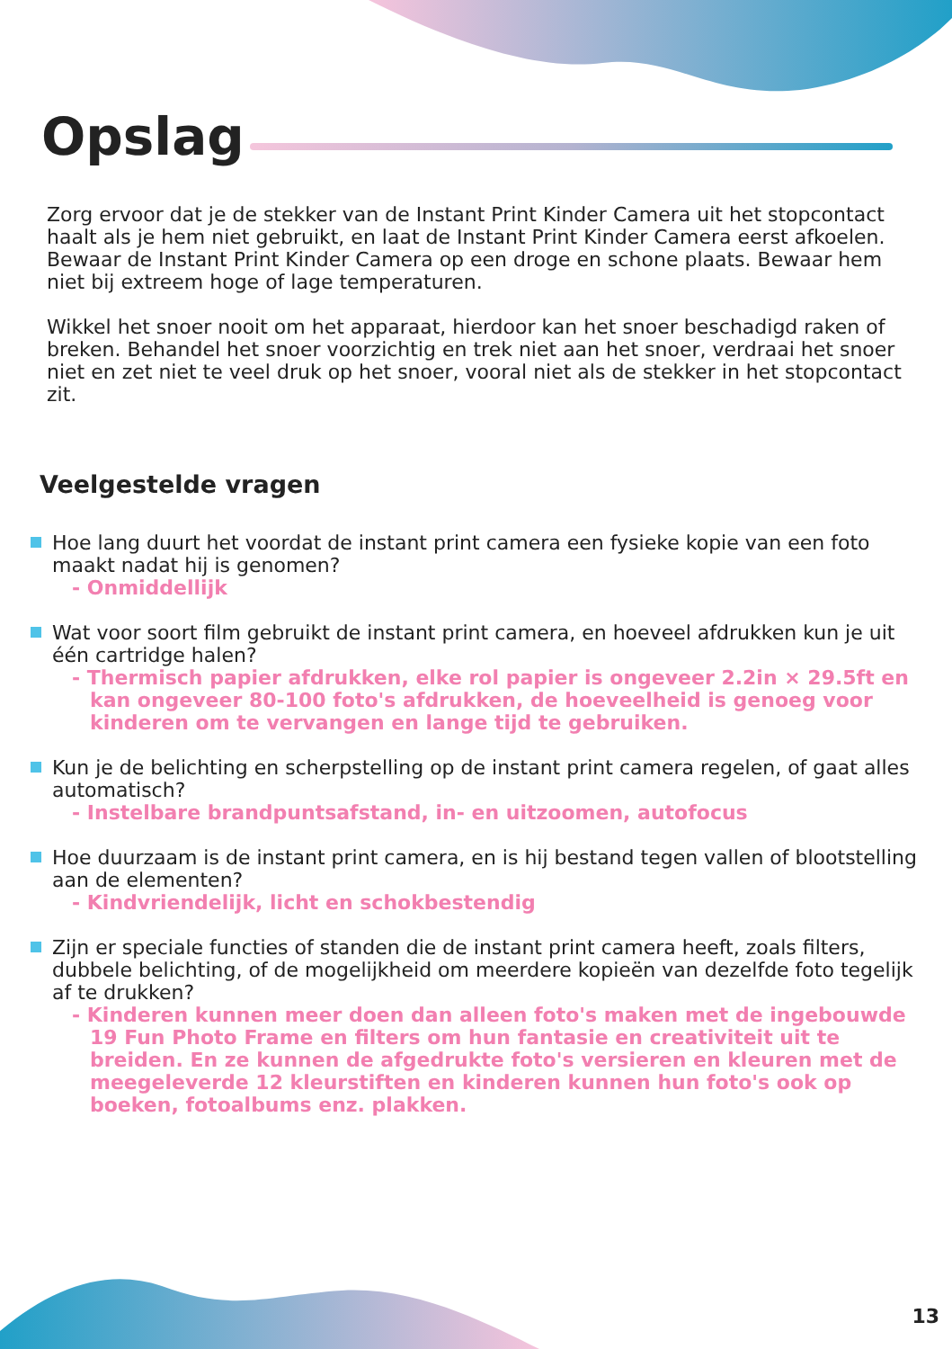Opslag
Zorg ervoor dat je de stekker van de Instant Print Kinder Camera uit het stopcontact haalt als je hem niet gebruikt, en laat de Instant Print Kinder Camera eerst afkoelen. Bewaar de Instant Print Kinder Camera op een droge en schone plaats. Bewaar hem niet bij extreem hoge of lage temperaturen.
Wikkel het snoer nooit om het apparaat, hierdoor kan het snoer beschadigd raken of breken. Behandel het snoer voorzichtig en trek niet aan het snoer, verdraai het snoer niet en zet niet te veel druk op het snoer, vooral niet als de stekker in het stopcontact zit.
Veelgestelde vragen
Hoe lang duurt het voordat de instant print camera een fysieke kopie van een foto maakt nadat hij is genomen?
- Onmiddellijk
Wat voor soort film gebruikt de instant print camera, en hoeveel afdrukken kun je uit één cartridge halen?
- Thermisch papier afdrukken, elke rol papier is ongeveer 2.2in × 29.5ft en kan ongeveer 80-100 foto's afdrukken, de hoeveelheid is genoeg voor kinderen om te vervangen en lange tijd te gebruiken.
Kun je de belichting en scherpstelling op de instant print camera regelen, of gaat alles automatisch?
- Instelbare brandpuntsafstand, in- en uitzoomen, autofocus
Hoe duurzaam is de instant print camera, en is hij bestand tegen vallen of blootstelling aan de elementen?
- Kindvriendelijk, licht en schokbestendig
Zijn er speciale functies of standen die de instant print camera heeft, zoals filters, dubbele belichting, of de mogelijkheid om meerdere kopieën van dezelfde foto tegelijk af te drukken?
- Kinderen kunnen meer doen dan alleen foto's maken met de ingebouwde 19 Fun Photo Frame en filters om hun fantasie en creativiteit uit te breiden. En ze kunnen de afgedrukte foto's versieren en kleuren met de meegeleverde 12 kleurstiften en kinderen kunnen hun foto's ook op boeken, fotoalbums enz. plakken.
13